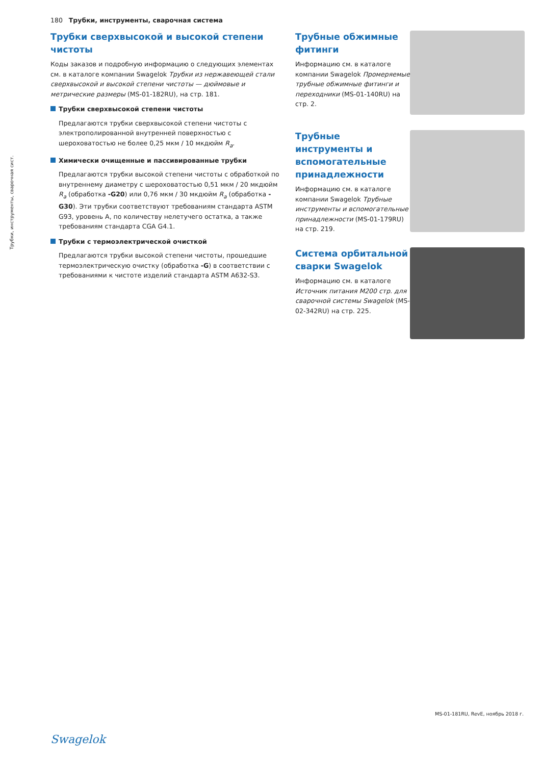180 Трубки, инструменты, сварочная система
Трубки, инструменты, сварочная сист.
Трубки сверхвысокой и высокой степени чистоты
Коды заказов и подробную информацию о следующих элементах см. в каталоге компании Swagelok Трубки из нержавеющей стали сверхвысокой и высокой степени чистоты — дюймовые и метрические размеры (MS-01-182RU), на стр. 181.
Трубки сверхвысокой степени чистоты
Предлагаются трубки сверхвысокой степени чистоты с электрополированной внутренней поверхностью с шероховатостью не более 0,25 мкм / 10 мкдюйм R<sub>a</sub>.
Химически очищенные и пассивированные трубки
Предлагаются трубки высокой степени чистоты с обработкой по внутреннему диаметру с шероховатостью 0,51 мкм / 20 мкдюйм R<sub>a</sub> (обработка -G20) или 0,76 мкм / 30 мкдюйм R<sub>a</sub> (обработка -G30). Эти трубки соответствуют требованиям стандарта ASTM G93, уровень A, по количеству нелетучего остатка, а также требованиям стандарта CGA G4.1.
Трубки с термоэлектрической очисткой
Предлагаются трубки высокой степени чистоты, прошедшие термоэлектрическую очистку (обработка -G) в соответствии с требованиями к чистоте изделий стандарта ASTM A632-S3.
Трубные обжимные фитинги
Информацию см. в каталоге компании Swagelok Промеряемые трубные обжимные фитинги и переходники (MS-01-140RU) на стр. 2.
Трубные инструменты и вспомогательные принадлежности
Информацию см. в каталоге компании Swagelok Трубные инструменты и вспомогательные принадлежности (MS-01-179RU) на стр. 219.
Система орбитальной сварки Swagelok
Информацию см. в каталоге Источник питания M200 стр. для сварочной системы Swagelok (MS-02-342RU) на стр. 225.
MS-01-181RU, RevE, ноябрь 2018 г.
Swagelok